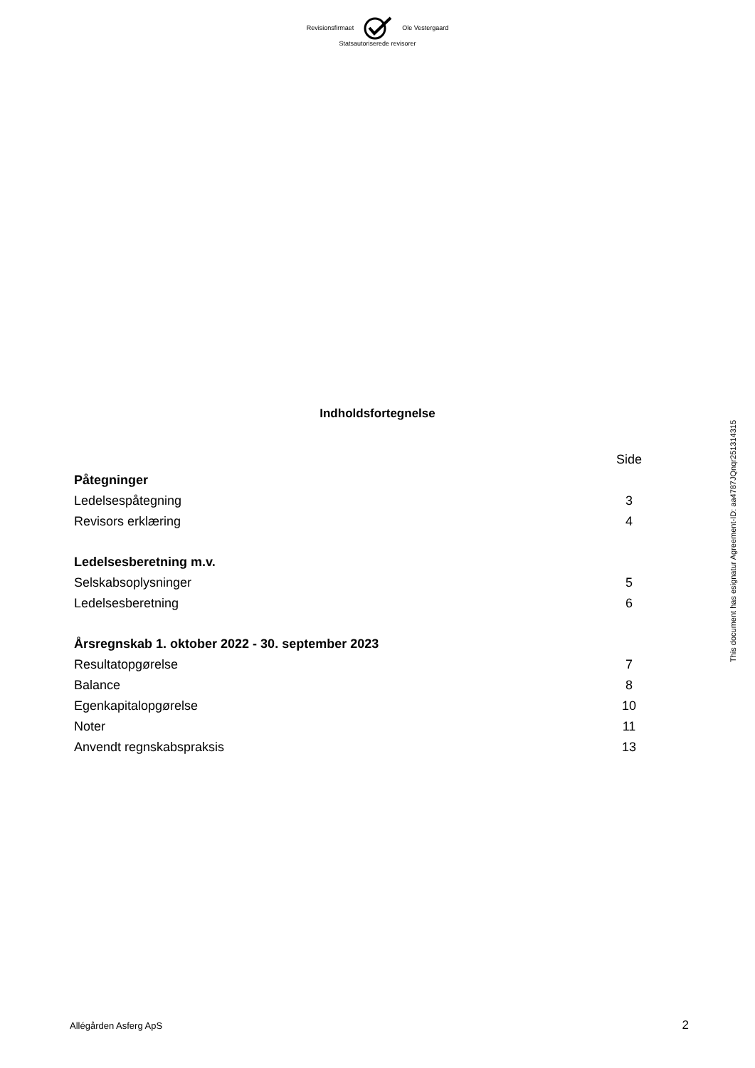Revisionsfirmaet Ole Vestergaard
Statsautoriserede revisorer
Indholdsfortegnelse
| | Side |
| Påtegninger | |
| Ledelsespåtegning | 3 |
| Revisors erklæring | 4 |
| Ledelsesberetning m.v. | |
| Selskabsoplysninger | 5 |
| Ledelsesberetning | 6 |
| Årsregnskab 1. oktober 2022 - 30. september 2023 | |
| Resultatopgørelse | 7 |
| Balance | 8 |
| Egenkapitalopgørelse | 10 |
| Noter | 11 |
| Anvendt regnskabspraksis | 13 |
This document has esignatur Agreement-ID: aa4787JQnqr251314315
Allégården Asferg ApS 2